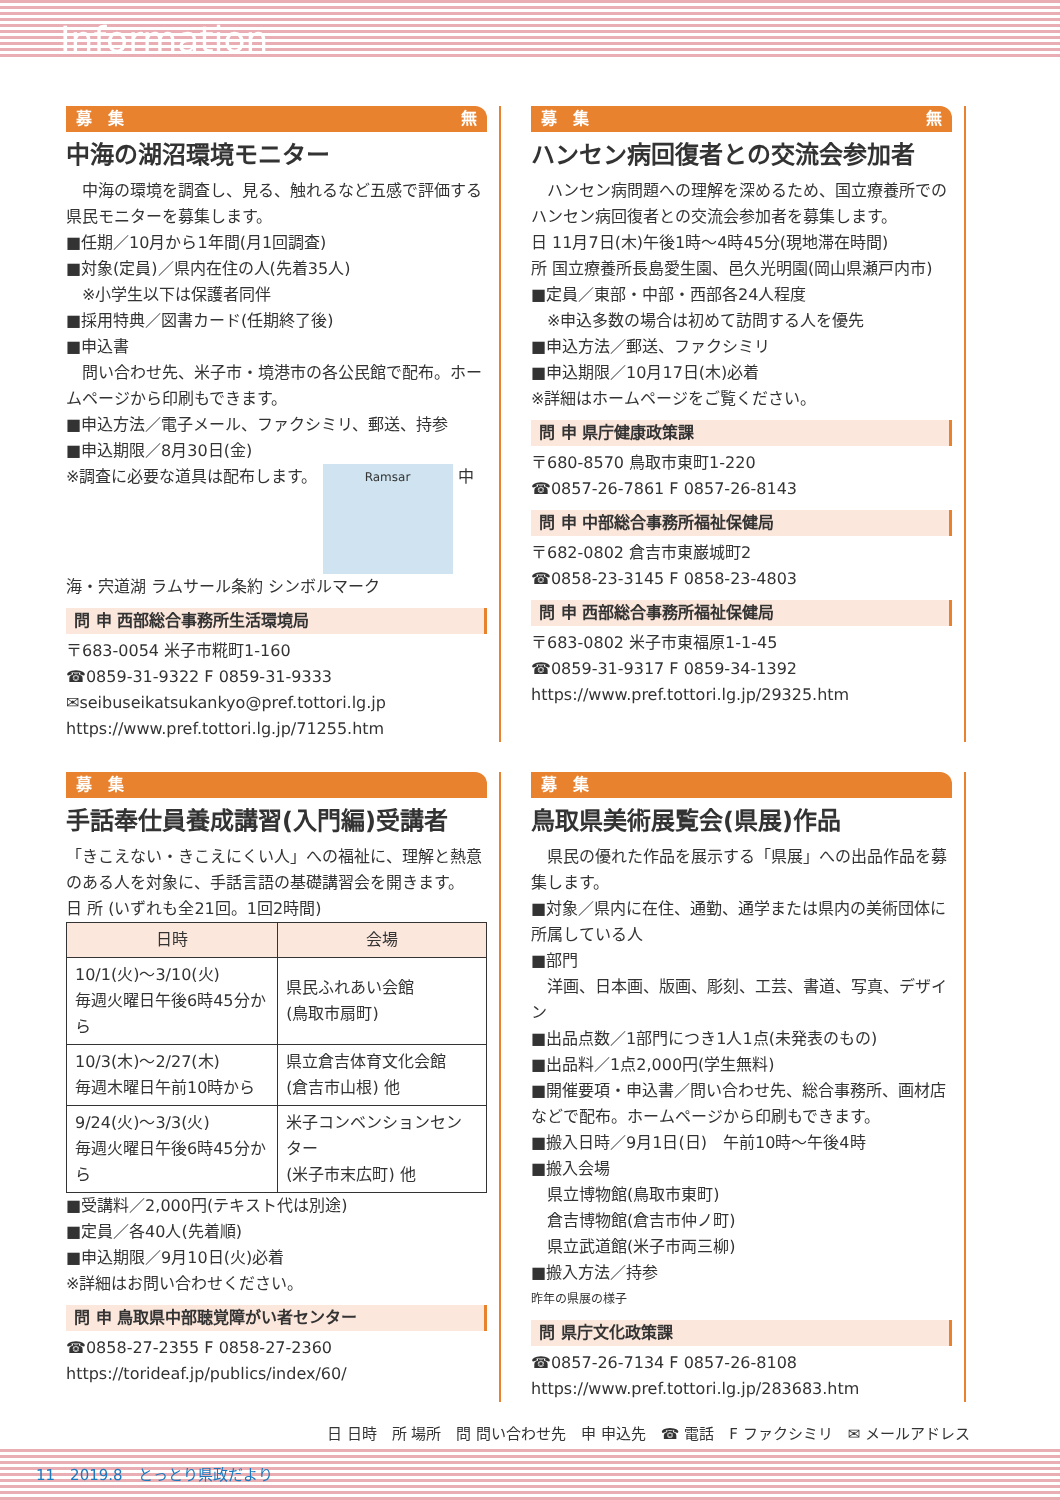Information
募　集 無
中海の湖沼環境モニター
　中海の環境を調査し、見る、触れるなど五感で評価する県民モニターを募集します。
■任期／10月から1年間(月1回調査)
■対象(定員)／県内在住の人(先着35人)
　※小学生以下は保護者同伴
■採用特典／図書カード(任期終了後)
■申込書
　問い合わせ先、米子市・境港市の各公民館で配布。ホームページから印刷もできます。
■申込方法／電子メール、ファクシミリ、郵送、持参
■申込期限／8月30日(金)
※調査に必要な道具は配布します。 Ramsar 中海・宍道湖 ラムサール条約 シンボルマーク
問 申 西部総合事務所生活環境局
〒683-0054 米子市糀町1-160
☎0859-31-9322 F 0859-31-9333
✉seibuseikatsukankyo@pref.tottori.lg.jp
https://www.pref.tottori.lg.jp/71255.htm
募　集 無
ハンセン病回復者との交流会参加者
　ハンセン病問題への理解を深めるため、国立療養所でのハンセン病回復者との交流会参加者を募集します。
日 11月7日(木)午後1時～4時45分(現地滞在時間)
所 国立療養所長島愛生園、邑久光明園(岡山県瀬戸内市)
■定員／東部・中部・西部各24人程度
　※申込多数の場合は初めて訪問する人を優先
■申込方法／郵送、ファクシミリ
■申込期限／10月17日(木)必着
※詳細はホームページをご覧ください。
問 申 県庁健康政策課
〒680-8570 鳥取市東町1-220
☎0857-26-7861 F 0857-26-8143
問 申 中部総合事務所福祉保健局
〒682-0802 倉吉市東巌城町2
☎0858-23-3145 F 0858-23-4803
問 申 西部総合事務所福祉保健局
〒683-0802 米子市東福原1-1-45
☎0859-31-9317 F 0859-34-1392
https://www.pref.tottori.lg.jp/29325.htm
募　集
手話奉仕員養成講習(入門編)受講者
「きこえない・きこえにくい人」への福祉に、理解と熱意のある人を対象に、手話言語の基礎講習会を開きます。
日 所 (いずれも全21回。1回2時間)
| 日時 | 会場 |
| --- | --- |
| 10/1(火)～3/10(火) 毎週火曜日午後6時45分から | 県民ふれあい会館 (鳥取市扇町) |
| 10/3(木)～2/27(木) 毎週木曜日午前10時から | 県立倉吉体育文化会館 (倉吉市山根) 他 |
| 9/24(火)～3/3(火) 毎週火曜日午後6時45分から | 米子コンベンションセンター (米子市末広町) 他 |
■受講料／2,000円(テキスト代は別途)
■定員／各40人(先着順)
■申込期限／9月10日(火)必着
※詳細はお問い合わせください。
問 申 鳥取県中部聴覚障がい者センター
☎0858-27-2355 F 0858-27-2360
https://torideaf.jp/publics/index/60/
募　集
鳥取県美術展覧会(県展)作品
　県民の優れた作品を展示する「県展」への出品作品を募集します。
■対象／県内に在住、通勤、通学または県内の美術団体に所属している人
■部門
　洋画、日本画、版画、彫刻、工芸、書道、写真、デザイン
■出品点数／1部門につき1人1点(未発表のもの)
■出品料／1点2,000円(学生無料)
■開催要項・申込書／問い合わせ先、総合事務所、画材店などで配布。ホームページから印刷もできます。
■搬入日時／9月1日(日)　午前10時～午後4時
■搬入会場
　県立博物館(鳥取市東町)
　倉吉博物館(倉吉市仲ノ町)
　県立武道館(米子市両三柳)
■搬入方法／持参
昨年の県展の様子
問 県庁文化政策課
☎0857-26-7134 F 0857-26-8108
https://www.pref.tottori.lg.jp/283683.htm
日 日時　所 場所　問 問い合わせ先　申 申込先　☎ 電話　F ファクシミリ　✉ メールアドレス
11　2019.8　とっとり県政だより